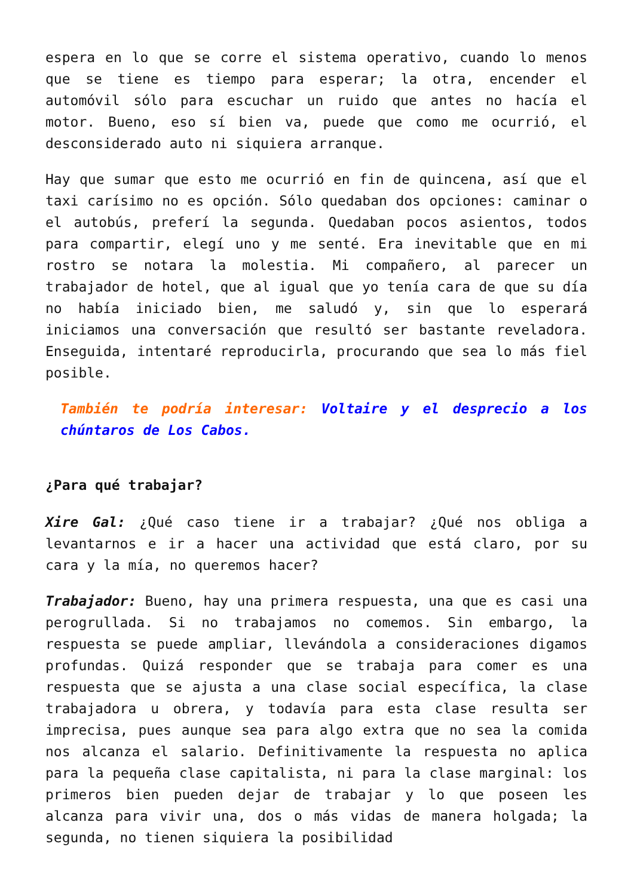espera en lo que se corre el sistema operativo, cuando lo menos que se tiene es tiempo para esperar; la otra, encender el automóvil sólo para escuchar un ruido que antes no hacía el motor. Bueno, eso sí bien va, puede que como me ocurrió, el desconsiderado auto ni siquiera arranque.
Hay que sumar que esto me ocurrió en fin de quincena, así que el taxi carísimo no es opción. Sólo quedaban dos opciones: caminar o el autobús, preferí la segunda. Quedaban pocos asientos, todos para compartir, elegí uno y me senté. Era inevitable que en mi rostro se notara la molestia. Mi compañero, al parecer un trabajador de hotel, que al igual que yo tenía cara de que su día no había iniciado bien, me saludó y, sin que lo esperará iniciamos una conversación que resultó ser bastante reveladora. Enseguida, intentaré reproducirla, procurando que sea lo más fiel posible.
También te podría interesar: Voltaire y el desprecio a los chúntaros de Los Cabos.
¿Para qué trabajar?
Xire Gal: ¿Qué caso tiene ir a trabajar? ¿Qué nos obliga a levantarnos e ir a hacer una actividad que está claro, por su cara y la mía, no queremos hacer?
Trabajador: Bueno, hay una primera respuesta, una que es casi una perogrullada. Si no trabajamos no comemos. Sin embargo, la respuesta se puede ampliar, llevándola a consideraciones digamos profundas. Quizá responder que se trabaja para comer es una respuesta que se ajusta a una clase social específica, la clase trabajadora u obrera, y todavía para esta clase resulta ser imprecisa, pues aunque sea para algo extra que no sea la comida nos alcanza el salario. Definitivamente la respuesta no aplica para la pequeña clase capitalista, ni para la clase marginal: los primeros bien pueden dejar de trabajar y lo que poseen les alcanza para vivir una, dos o más vidas de manera holgada; la segunda, no tienen siquiera la posibilidad